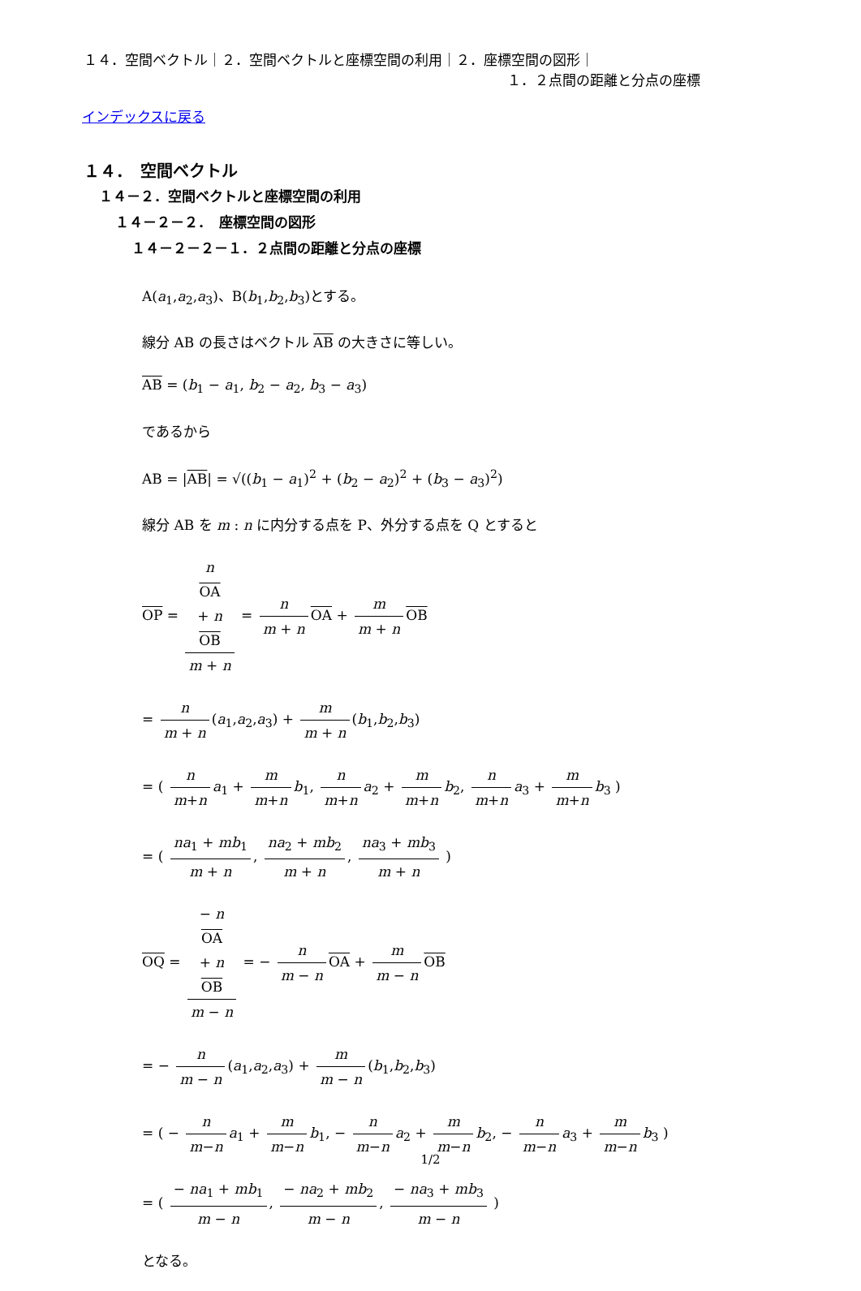１４．空間ベクトル｜２．空間ベクトルと座標空間の利用｜２．座標空間の図形｜
１．２点間の距離と分点の座標
インデックスに戻る
１４．　空間ベクトル
１４－２．空間ベクトルと座標空間の利用
１４－２－２．　座標空間の図形
１４－２－２－１．２点間の距離と分点の座標
A(a<sub>1</sub>,a<sub>2</sub>,a<sub>3</sub>)、B(b<sub>1</sub>,b<sub>2</sub>,b<sub>3</sub>)とする。
線分 AB の長さはベクトル AB の大きさに等しい。
AB = (b<sub>1</sub> − a<sub>1</sub>, b<sub>2</sub> − a<sub>2</sub>, b<sub>3</sub> − a<sub>3</sub>)
であるから
AB = |AB| = √((b<sub>1</sub> − a<sub>1</sub>)<sup>2</sup> + (b<sub>2</sub> − a<sub>2</sub>)<sup>2</sup> + (b<sub>3</sub> − a<sub>3</sub>)<sup>2</sup>)
線分 AB を m : n に内分する点を P、外分する点を Q とすると
OP = n
OA
+ n
OB m + n = n m + n OA + m m + n OB
= n m + n (a<sub>1</sub>,a<sub>2</sub>,a<sub>3</sub>) + m m + n (b<sub>1</sub>,b<sub>2</sub>,b<sub>3</sub>)
= ( n m+n a<sub>1</sub> + m m+n b<sub>1</sub>, n m+n a<sub>2</sub> + m m+n b<sub>2</sub>, n m+n a<sub>3</sub> + m m+n b<sub>3</sub> )
= ( na<sub>1</sub> + mb<sub>1</sub> m + n, na<sub>2</sub> + mb<sub>2</sub> m + n, na<sub>3</sub> + mb<sub>3</sub> m + n )
OQ = − n
OA
+ n
OB m − n = − n m − n OA + m m − n OB
= − n m − n (a<sub>1</sub>,a<sub>2</sub>,a<sub>3</sub>) + m m − n (b<sub>1</sub>,b<sub>2</sub>,b<sub>3</sub>)
= ( − n m−n a<sub>1</sub> + m m−n b<sub>1</sub>, − n m−n a<sub>2</sub> + m m−n b<sub>2</sub>, − n m−n a<sub>3</sub> + m m−n b<sub>3</sub> )
= ( − na<sub>1</sub> + mb<sub>1</sub> m − n, − na<sub>2</sub> + mb<sub>2</sub> m − n, − na<sub>3</sub> + mb<sub>3</sub> m − n )
となる。
1/2